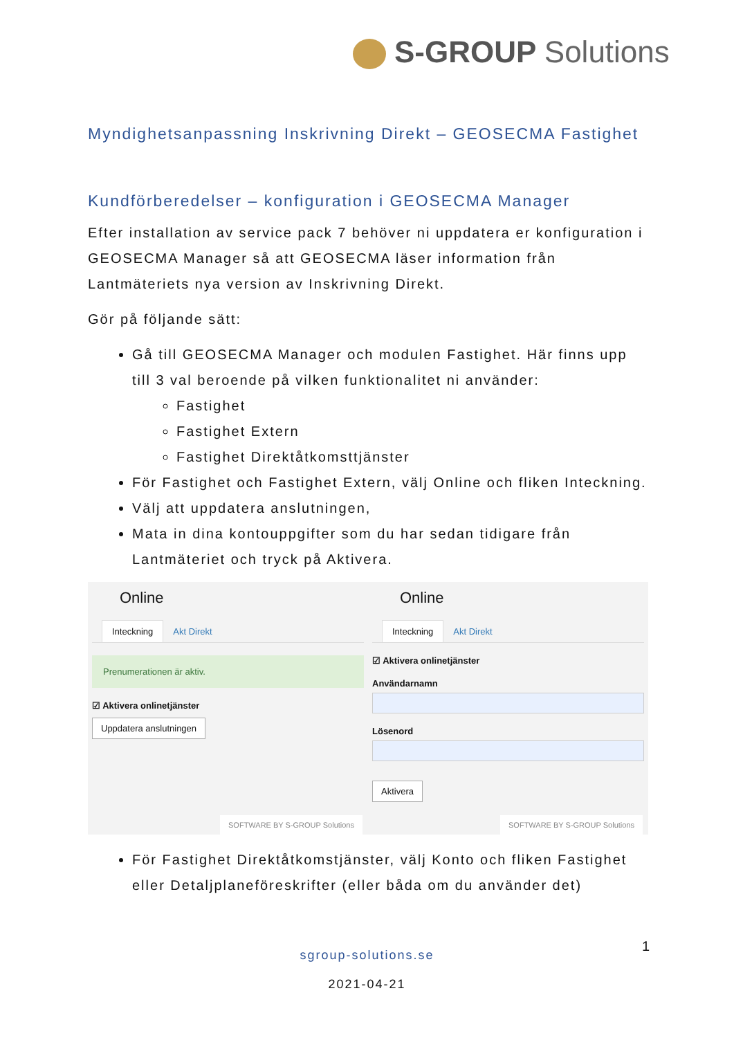S-GROUP Solutions
Myndighetsanpassning Inskrivning Direkt – GEOSECMA Fastighet
Kundförberedelser – konfiguration i GEOSECMA Manager
Efter installation av service pack 7 behöver ni uppdatera er konfiguration i GEOSECMA Manager så att GEOSECMA läser information från Lantmäteriets nya version av Inskrivning Direkt.
Gör på följande sätt:
Gå till GEOSECMA Manager och modulen Fastighet. Här finns upp till 3 val beroende på vilken funktionalitet ni använder:
Fastighet
Fastighet Extern
Fastighet Direktåtkomsttjänster
För Fastighet och Fastighet Extern, välj Online och fliken Inteckning.
Välj att uppdatera anslutningen,
Mata in dina kontouppgifter som du har sedan tidigare från Lantmäteriet och tryck på Aktivera.
Online
Inteckning Akt Direkt
Prenumerationen är aktiv.
☑ Aktivera onlinetjänster
Uppdatera anslutningen
SOFTWARE BY S-GROUP Solutions
Online
Inteckning Akt Direkt
☑ Aktivera onlinetjänster
Användarnamn
Lösenord
Aktivera
SOFTWARE BY S-GROUP Solutions
För Fastighet Direktåtkomstjänster, välj Konto och fliken Fastighet eller Detaljplaneföreskrifter (eller båda om du använder det)
1
sgroup-solutions.se
2021-04-21